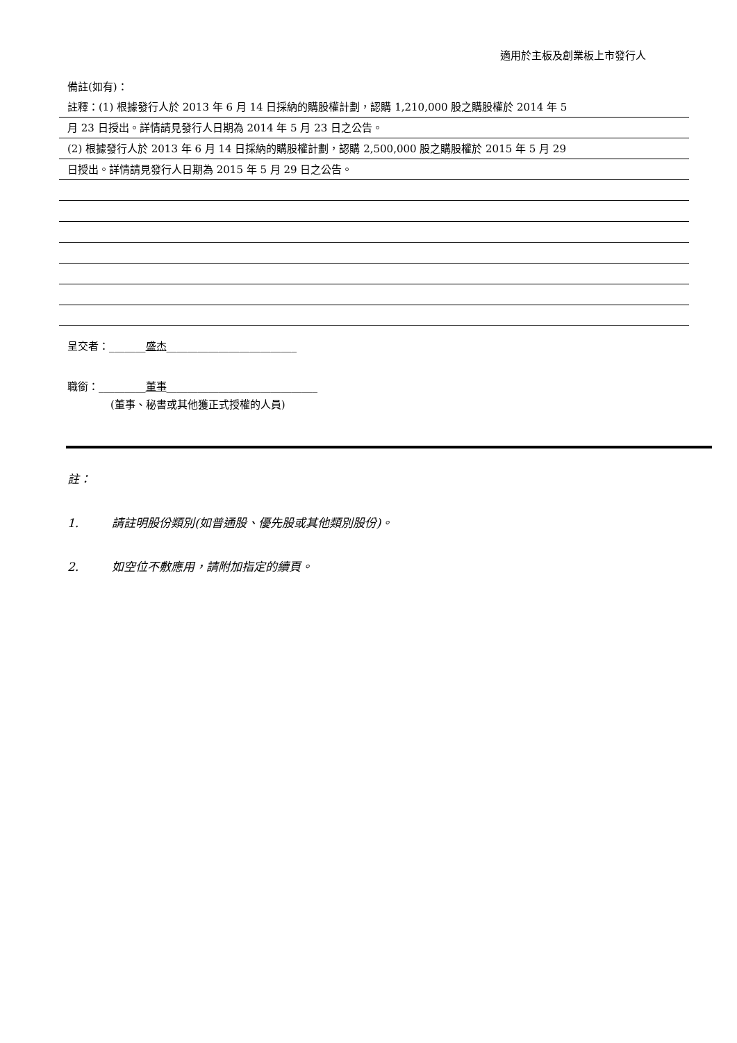適用於主板及創業板上市發行人
備註(如有)：
註釋：(1) 根據發行人於 2013 年 6 月 14 日採納的購股權計劃，認購 1,210,000 股之購股權於 2014 年 5
月 23 日授出。詳情請見發行人日期為 2014 年 5 月 23 日之公告。
(2) 根據發行人於 2013 年 6 月 14 日採納的購股權計劃，認購 2,500,000 股之購股權於 2015 年 5 月 29
日授出。詳情請見發行人日期為 2015 年 5 月 29 日之公告。
呈交者：_______盛杰_________________________
職銜：_________董事_____________________________
(董事、秘書或其他獲正式授權的人員)
註：
1. 請註明股份類別(如普通股、優先股或其他類別股份)。
2. 如空位不敷應用，請附加指定的續頁。